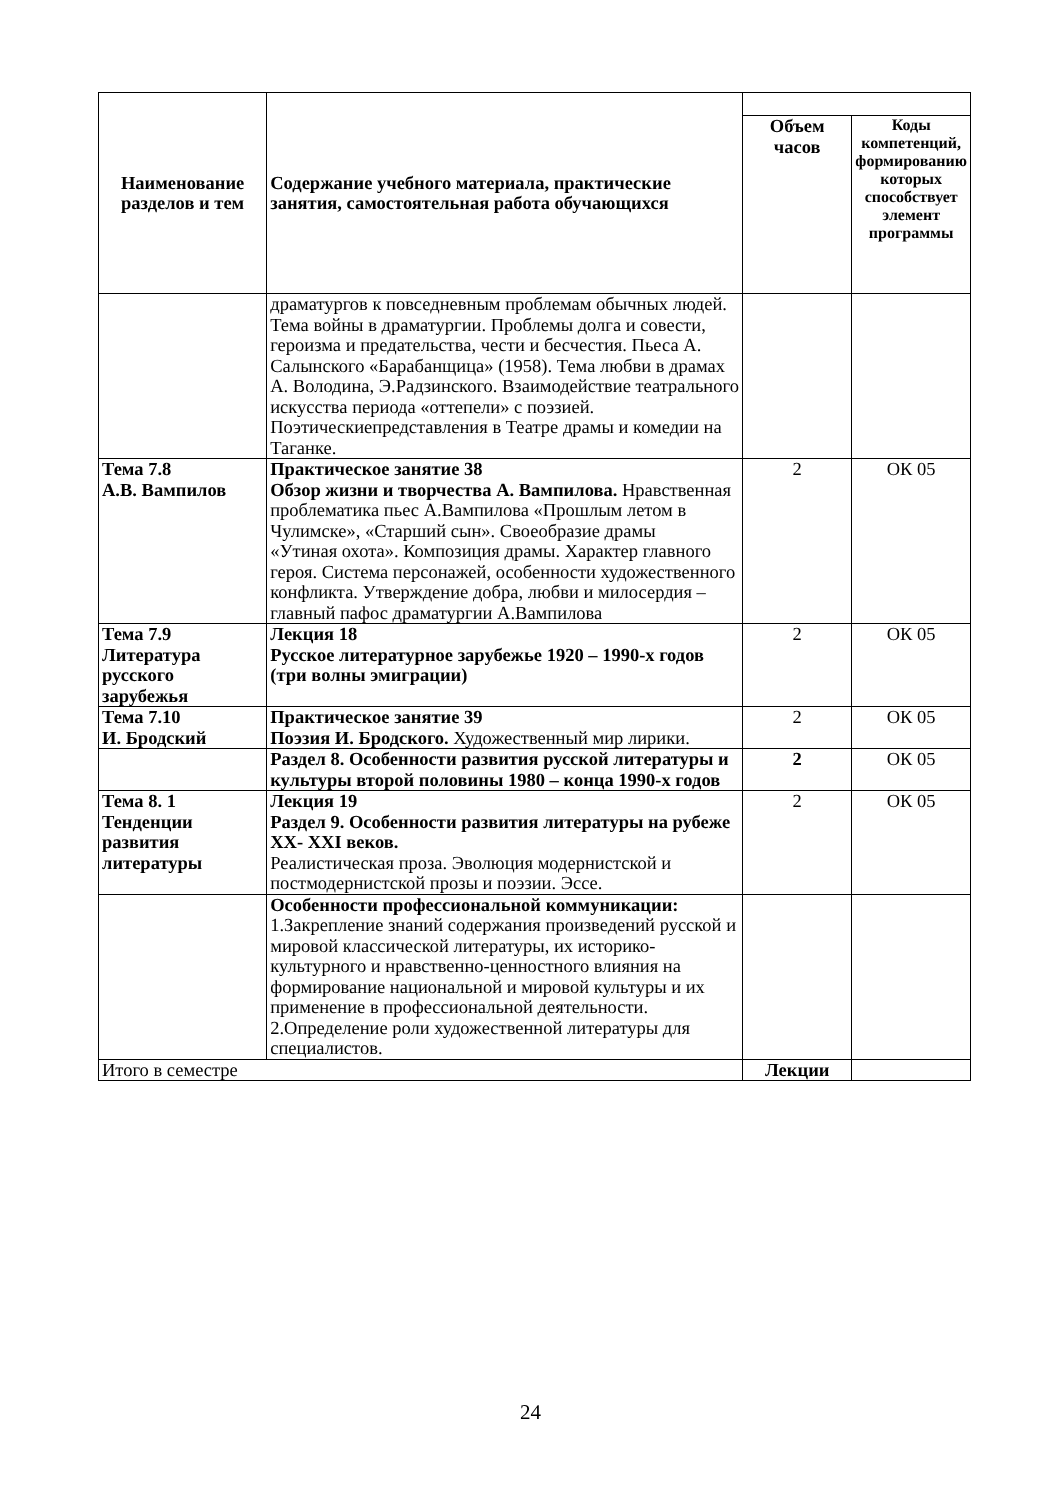| Наименование разделов и тем | Содержание учебного материала, практические занятия, самостоятельная работа обучающихся | | |
| --- | --- | --- | --- |
| | | Объем часов | Коды компетенций, формированию которых способствует элемент программы |
| | драматургов к повседневным проблемам обычных людей. Тема войны в драматургии. Проблемы долга и совести, героизма и предательства, чести и бесчестия. Пьеса А. Салынского «Барабанщица» (1958). Тема любви в драмах А. Володина, Э.Радзинского. Взаимодействие театрального искусства периода «оттепели» с поэзией. Поэтическиепредставления в Театре драмы и комедии на Таганке. | | |
| Тема 7.8 А.В. Вампилов | Практическое занятие 38 Обзор жизни и творчества А. Вампилова. Нравственная проблематика пьес А.Вампилова «Прошлым летом в Чулимске», «Старший сын». Своеобразие драмы «Утиная охота». Композиция драмы. Характер главного героя. Система персонажей, особенности художественного конфликта. Утверждение добра, любви и милосердия – главный пафос драматургии А.Вампилова | 2 | ОК 05 |
| Тема 7.9 Литература русского зарубежья | Лекция 18 Русское литературное зарубежье 1920 – 1990-х годов (три волны эмиграции) | 2 | ОК 05 |
| Тема 7.10 И. Бродский | Практическое занятие 39 Поэзия И. Бродского. Художественный мир лирики. | 2 | ОК 05 |
| | Раздел 8. Особенности развития русской литературы и культуры второй половины 1980 – конца 1990-х годов | 2 | ОК 05 |
| Тема 8. 1 Тенденции развития литературы | Лекция 19 Раздел 9. Особенности развития литературы на рубеже XX- XXI веков. Реалистическая проза. Эволюция модернистской и постмодернистской прозы и поэзии. Эссе. | 2 | ОК 05 |
| | Особенности профессиональной коммуникации: 1.Закрепление знаний содержания произведений русской и мировой классической литературы, их историко-культурного и нравственно-ценностного влияния на формирование национальной и мировой культуры и их применение в профессиональной деятельности. 2.Определение роли художественной литературы для специалистов. | | |
| Итого в семестре | | Лекции | |
24